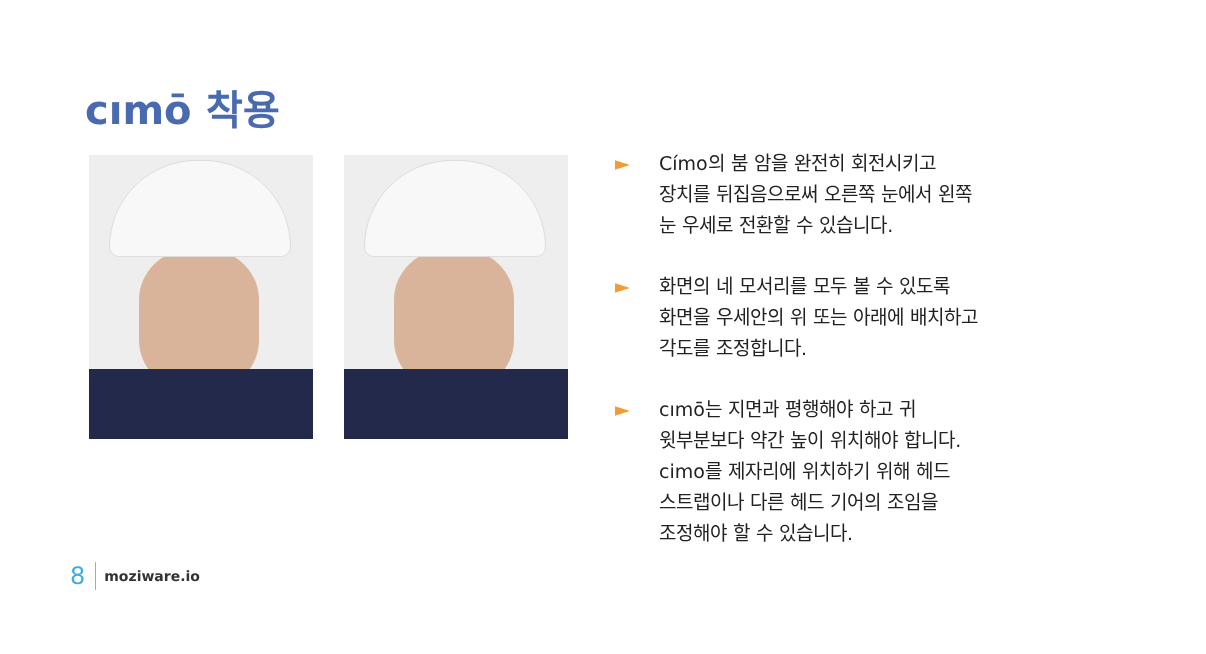cımō 착용
► Címo의 붐 암을 완전히 회전시키고
장치를 뒤집음으로써 오른쪽 눈에서 왼쪽
눈 우세로 전환할 수 있습니다.
► 화면의 네 모서리를 모두 볼 수 있도록
화면을 우세안의 위 또는 아래에 배치하고
각도를 조정합니다.
► cımō는 지면과 평행해야 하고 귀
윗부분보다 약간 높이 위치해야 합니다.
cimo를 제자리에 위치하기 위해 헤드
스트랩이나 다른 헤드 기어의 조임을
조정해야 할 수 있습니다.
8 moziware.io